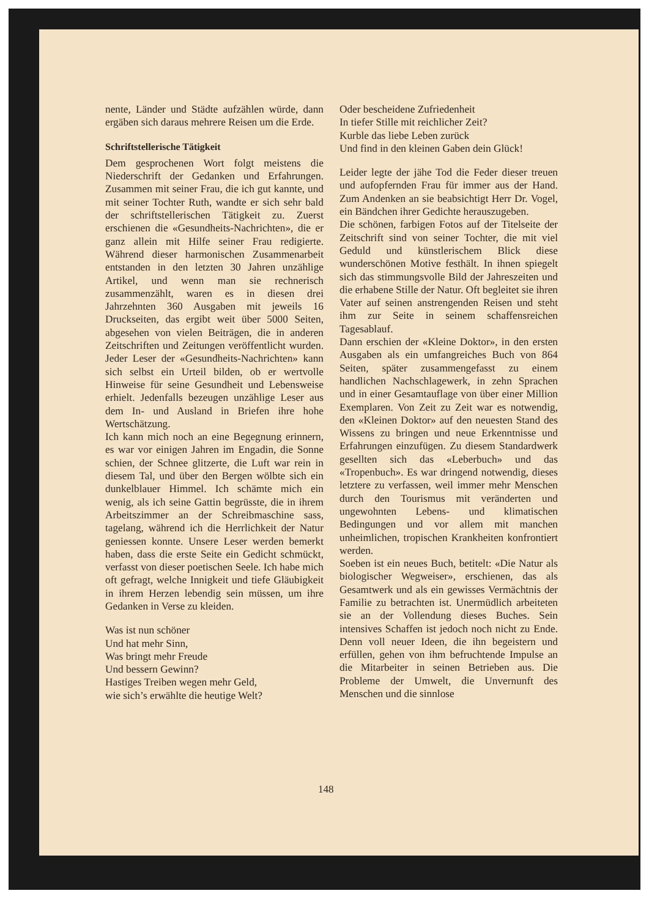nente, Länder und Städte aufzählen würde, dann ergäben sich daraus mehrere Reisen um die Erde.
Schriftstellerische Tätigkeit
Dem gesprochenen Wort folgt meistens die Niederschrift der Gedanken und Erfahrungen. Zusammen mit seiner Frau, die ich gut kannte, und mit seiner Tochter Ruth, wandte er sich sehr bald der schriftstellerischen Tätigkeit zu. Zuerst erschienen die «Gesundheits-Nachrichten», die er ganz allein mit Hilfe seiner Frau redigierte. Während dieser harmonischen Zusammenarbeit entstanden in den letzten 30 Jahren unzählige Artikel, und wenn man sie rechnerisch zusammenzählt, waren es in diesen drei Jahrzehnten 360 Ausgaben mit jeweils 16 Druckseiten, das ergibt weit über 5000 Seiten, abgesehen von vielen Beiträgen, die in anderen Zeitschriften und Zeitungen veröffentlicht wurden. Jeder Leser der «Gesundheits-Nachrichten» kann sich selbst ein Urteil bilden, ob er wertvolle Hinweise für seine Gesundheit und Lebensweise erhielt. Jedenfalls bezeugen unzählige Leser aus dem In- und Ausland in Briefen ihre hohe Wertschätzung.
Ich kann mich noch an eine Begegnung erinnern, es war vor einigen Jahren im Engadin, die Sonne schien, der Schnee glitzerte, die Luft war rein in diesem Tal, und über den Bergen wölbte sich ein dunkelblauer Himmel. Ich schämte mich ein wenig, als ich seine Gattin begrüsste, die in ihrem Arbeitszimmer an der Schreibmaschine sass, tagelang, während ich die Herrlichkeit der Natur geniessen konnte. Unsere Leser werden bemerkt haben, dass die erste Seite ein Gedicht schmückt, verfasst von dieser poetischen Seele. Ich habe mich oft gefragt, welche Innigkeit und tiefe Gläubigkeit in ihrem Herzen lebendig sein müssen, um ihre Gedanken in Verse zu kleiden.
Was ist nun schöner
Und hat mehr Sinn,
Was bringt mehr Freude
Und bessern Gewinn?
Hastiges Treiben wegen mehr Geld,
wie sich’s erwählte die heutige Welt?
Oder bescheidene Zufriedenheit
In tiefer Stille mit reichlicher Zeit?
Kurble das liebe Leben zurück
Und find in den kleinen Gaben dein Glück!
Leider legte der jähe Tod die Feder dieser treuen und aufopfernden Frau für immer aus der Hand. Zum Andenken an sie beabsichtigt Herr Dr. Vogel, ein Bändchen ihrer Gedichte herauszugeben.
Die schönen, farbigen Fotos auf der Titelseite der Zeitschrift sind von seiner Tochter, die mit viel Geduld und künstlerischem Blick diese wunderschönen Motive festhält. In ihnen spiegelt sich das stimmungsvolle Bild der Jahreszeiten und die erhabene Stille der Natur. Oft begleitet sie ihren Vater auf seinen anstrengenden Reisen und steht ihm zur Seite in seinem schaffensreichen Tagesablauf.
Dann erschien der «Kleine Doktor», in den ersten Ausgaben als ein umfangreiches Buch von 864 Seiten, später zusammengefasst zu einem handlichen Nachschlagewerk, in zehn Sprachen und in einer Gesamtauflage von über einer Million Exemplaren. Von Zeit zu Zeit war es notwendig, den «Kleinen Doktor» auf den neuesten Stand des Wissens zu bringen und neue Erkenntnisse und Erfahrungen einzufügen. Zu diesem Standardwerk gesellten sich das «Leberbuch» und das «Tropenbuch». Es war dringend notwendig, dieses letztere zu verfassen, weil immer mehr Menschen durch den Tourismus mit veränderten und ungewohnten Lebens- und klimatischen Bedingungen und vor allem mit manchen unheimlichen, tropischen Krankheiten konfrontiert werden.
Soeben ist ein neues Buch, betitelt: «Die Natur als biologischer Wegweiser», erschienen, das als Gesamtwerk und als ein gewisses Vermächtnis der Familie zu betrachten ist. Unermüdlich arbeiteten sie an der Vollendung dieses Buches. Sein intensives Schaffen ist jedoch noch nicht zu Ende. Denn voll neuer Ideen, die ihn begeistern und erfüllen, gehen von ihm befruchtende Impulse an die Mitarbeiter in seinen Betrieben aus. Die Probleme der Umwelt, die Unvernunft des Menschen und die sinnlose
148